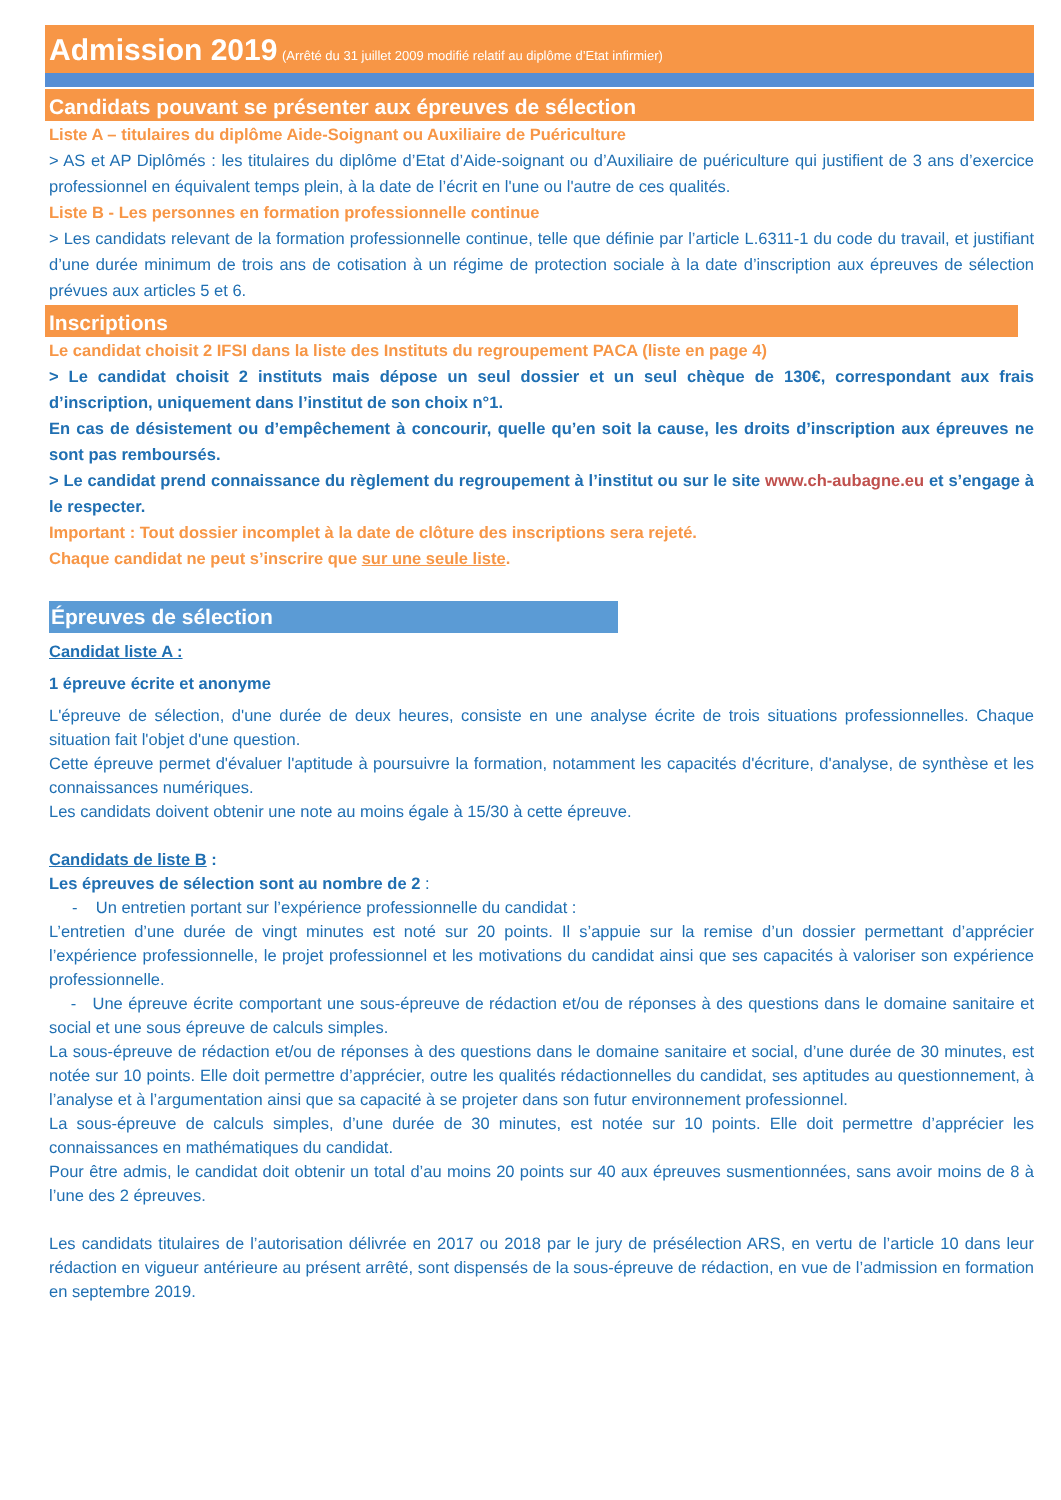Admission 2019 (Arrêté du 31 juillet 2009 modifié relatif au diplôme d’Etat infirmier)
Candidats pouvant se présenter aux épreuves de sélection
Liste A – titulaires du diplôme Aide-Soignant ou Auxiliaire de Puériculture
> AS et AP Diplômés : les titulaires du diplôme d’Etat d’Aide-soignant ou d’Auxiliaire de puériculture qui justifient de 3 ans d’exercice professionnel en équivalent temps plein, à la date de l’écrit en l'une ou l'autre de ces qualités.
Liste B - Les personnes en formation professionnelle continue
> Les candidats relevant de la formation professionnelle continue, telle que définie par l’article L.6311-1 du code du travail, et justifiant d’une durée minimum de trois ans de cotisation à un régime de protection sociale à la date d’inscription aux épreuves de sélection prévues aux articles 5 et 6.
Inscriptions
Le candidat choisit 2 IFSI dans la liste des Instituts du regroupement PACA (liste en page 4)
> Le candidat choisit 2 instituts mais dépose un seul dossier et un seul chèque de 130€, correspondant aux frais d’inscription, uniquement dans l’institut de son choix n°1.
En cas de désistement ou d’empêchement à concourir, quelle qu’en soit la cause, les droits d’inscription aux épreuves ne sont pas remboursés.
> Le candidat prend connaissance du règlement du regroupement à l’institut ou sur le site www.ch-aubagne.eu et s’engage à le respecter.
Important : Tout dossier incomplet à la date de clôture des inscriptions sera rejeté.
Chaque candidat ne peut s’inscrire que sur une seule liste.
Épreuves de sélection
Candidat liste A :
1 épreuve écrite et anonyme
L'épreuve de sélection, d'une durée de deux heures, consiste en une analyse écrite de trois situations professionnelles. Chaque situation fait l'objet d'une question.
Cette épreuve permet d'évaluer l'aptitude à poursuivre la formation, notamment les capacités d'écriture, d'analyse, de synthèse et les connaissances numériques.
Les candidats doivent obtenir une note au moins égale à 15/30 à cette épreuve.
Candidats de liste B :
Les épreuves de sélection sont au nombre de 2 :
- Un entretien portant sur l’expérience professionnelle du candidat :
L’entretien d’une durée de vingt minutes est noté sur 20 points. Il s’appuie sur la remise d’un dossier permettant d’apprécier l’expérience professionnelle, le projet professionnel et les motivations du candidat ainsi que ses capacités à valoriser son expérience professionnelle.
- Une épreuve écrite comportant une sous-épreuve de rédaction et/ou de réponses à des questions dans le domaine sanitaire et social et une sous épreuve de calculs simples.
La sous-épreuve de rédaction et/ou de réponses à des questions dans le domaine sanitaire et social, d’une durée de 30 minutes, est notée sur 10 points. Elle doit permettre d’apprécier, outre les qualités rédactionnelles du candidat, ses aptitudes au questionnement, à l’analyse et à l’argumentation ainsi que sa capacité à se projeter dans son futur environnement professionnel.
La sous-épreuve de calculs simples, d’une durée de 30 minutes, est notée sur 10 points. Elle doit permettre d’apprécier les connaissances en mathématiques du candidat.
Pour être admis, le candidat doit obtenir un total d’au moins 20 points sur 40 aux épreuves susmentionnées, sans avoir moins de 8 à l’une des 2 épreuves.
Les candidats titulaires de l’autorisation délivrée en 2017 ou 2018 par le jury de présélection ARS, en vertu de l’article 10 dans leur rédaction en vigueur antérieure au présent arrêté, sont dispensés de la sous-épreuve de rédaction, en vue de l’admission en formation en septembre 2019.